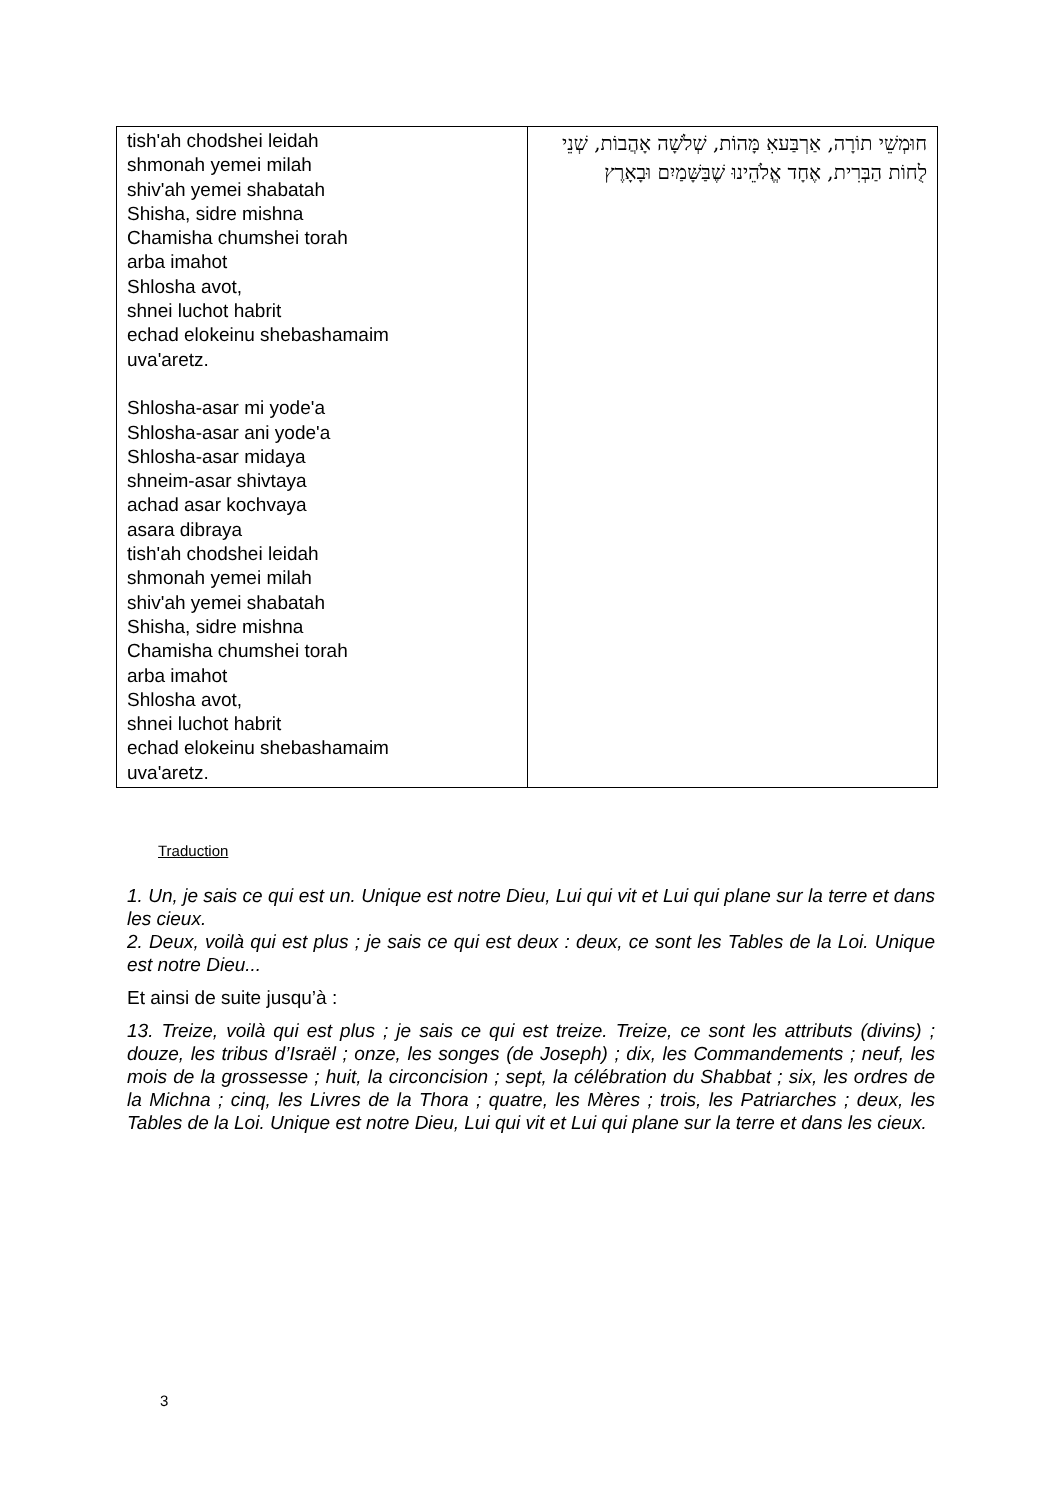| tish'ah chodshei leidah shmonah yemei milah shiv'ah yemei shabatah Shisha, sidre mishna Chamisha chumshei torah arba imahot Shlosha avot, shnei luchot habrit echad elokeinu shebashamaim uva'aretz. Shlosha-asar mi yode'a Shlosha-asar ani yode'a Shlosha-asar midaya shneim-asar shivtaya achad asar kochvaya asara dibraya tish'ah chodshei leidah shmonah yemei milah shiv'ah yemei shabatah Shisha, sidre mishna Chamisha chumshei torah arba imahot Shlosha avot, shnei luchot habrit echad elokeinu shebashamaim uva'aretz. | חוּמְשֵׁי תוֹרָה, אַרְבַּעאִ מָּהוֹת, שְׁלֹשָׁה אָהֲבוֹת, שְׁנֵי לֻחוֹת הַבְּרִית, אֶחָד אֱלֹהֵינוּ שֶׁבַּשָּׁמַיִם וּבָאָרֶץ |
Traduction
1. Un, je sais ce qui est un. Unique est notre Dieu, Lui qui vit et Lui qui plane sur la terre et dans les cieux.
2. Deux, voilà qui est plus ; je sais ce qui est deux : deux, ce sont les Tables de la Loi. Unique est notre Dieu...
Et ainsi de suite jusqu’à :
13. Treize, voilà qui est plus ; je sais ce qui est treize. Treize, ce sont les attributs (divins) ; douze, les tribus d’Israël ; onze, les songes (de Joseph) ; dix, les Commandements ; neuf, les mois de la grossesse ; huit, la circoncision ; sept, la célébration du Shabbat ; six, les ordres de la Michna ; cinq, les Livres de la Thora ; quatre, les Mères ; trois, les Patriarches ; deux, les Tables de la Loi. Unique est notre Dieu, Lui qui vit et Lui qui plane sur la terre et dans les cieux.
3